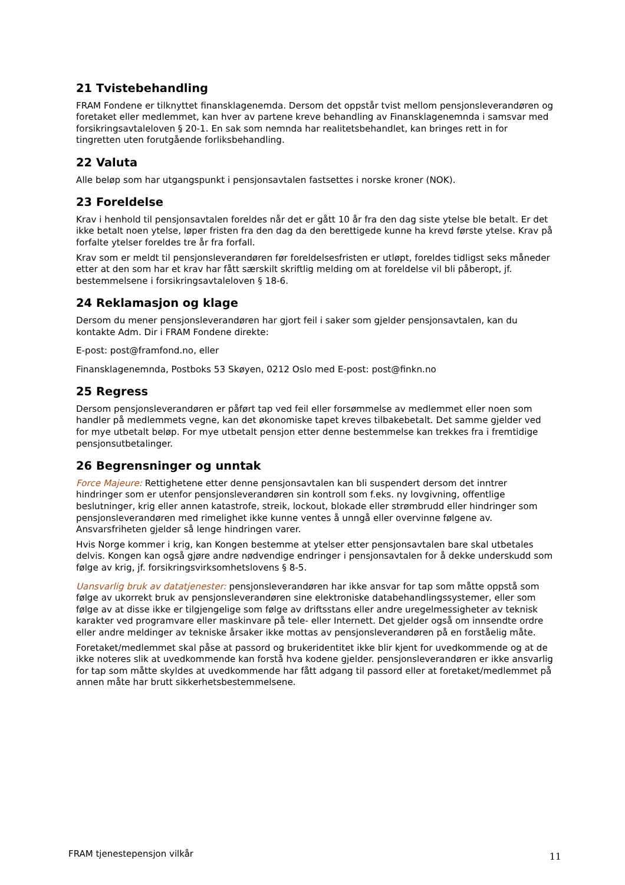21 Tvistebehandling
FRAM Fondene er tilknyttet finansklagenemda. Dersom det oppstår tvist mellom pensjonsleverandøren og foretaket eller medlemmet, kan hver av partene kreve behandling av Finansklagenemnda i samsvar med forsikringsavtaleloven § 20-1. En sak som nemnda har realitetsbehandlet, kan bringes rett in for tingretten uten forutgående forliksbehandling.
22 Valuta
Alle beløp som har utgangspunkt i pensjonsavtalen fastsettes i norske kroner (NOK).
23 Foreldelse
Krav i henhold til pensjonsavtalen foreldes når det er gått 10 år fra den dag siste ytelse ble betalt. Er det ikke betalt noen ytelse, løper fristen fra den dag da den berettigede kunne ha krevd første ytelse. Krav på forfalte ytelser foreldes tre år fra forfall.
Krav som er meldt til pensjonsleverandøren før foreldelsesfristen er utløpt, foreldes tidligst seks måneder etter at den som har et krav har fått særskilt skriftlig melding om at foreldelse vil bli påberopt, jf. bestemmelsene i forsikringsavtaleloven § 18-6.
24 Reklamasjon og klage
Dersom du mener pensjonsleverandøren har gjort feil i saker som gjelder pensjonsavtalen, kan du kontakte Adm. Dir i FRAM Fondene direkte:
E-post: post@framfond.no, eller
Finansklagenemnda, Postboks 53 Skøyen, 0212 Oslo med E-post: post@finkn.no
25 Regress
Dersom pensjonsleverandøren er påført tap ved feil eller forsømmelse av medlemmet eller noen som handler på medlemmets vegne, kan det økonomiske tapet kreves tilbakebetalt. Det samme gjelder ved for mye utbetalt beløp. For mye utbetalt pensjon etter denne bestemmelse kan trekkes fra i fremtidige pensjonsutbetalinger.
26 Begrensninger og unntak
Force Majeure: Rettighetene etter denne pensjonsavtalen kan bli suspendert dersom det inntrer hindringer som er utenfor pensjonsleverandøren sin kontroll som f.eks. ny lovgivning, offentlige beslutninger, krig eller annen katastrofe, streik, lockout, blokade eller strømbrudd eller hindringer som pensjonsleverandøren med rimelighet ikke kunne ventes å unngå eller overvinne følgene av. Ansvarsfriheten gjelder så lenge hindringen varer.
Hvis Norge kommer i krig, kan Kongen bestemme at ytelser etter pensjonsavtalen bare skal utbetales delvis. Kongen kan også gjøre andre nødvendige endringer i pensjonsavtalen for å dekke underskudd som følge av krig, jf. forsikringsvirksomhetslovens § 8-5.
Uansvarlig bruk av datatjenester: pensjonsleverandøren har ikke ansvar for tap som måtte oppstå som følge av ukorrekt bruk av pensjonsleverandøren sine elektroniske databehandlingssystemer, eller som følge av at disse ikke er tilgjengelige som følge av driftsstans eller andre uregelmessigheter av teknisk karakter ved programvare eller maskinvare på tele- eller Internett. Det gjelder også om innsendte ordre eller andre meldinger av tekniske årsaker ikke mottas av pensjonsleverandøren på en forståelig måte.
Foretaket/medlemmet skal påse at passord og brukeridentitet ikke blir kjent for uvedkommende og at de ikke noteres slik at uvedkommende kan forstå hva kodene gjelder. pensjonsleverandøren er ikke ansvarlig for tap som måtte skyldes at uvedkommende har fått adgang til passord eller at foretaket/medlemmet på annen måte har brutt sikkerhetsbestemmelsene.
FRAM tjenestepensjon vilkår 11